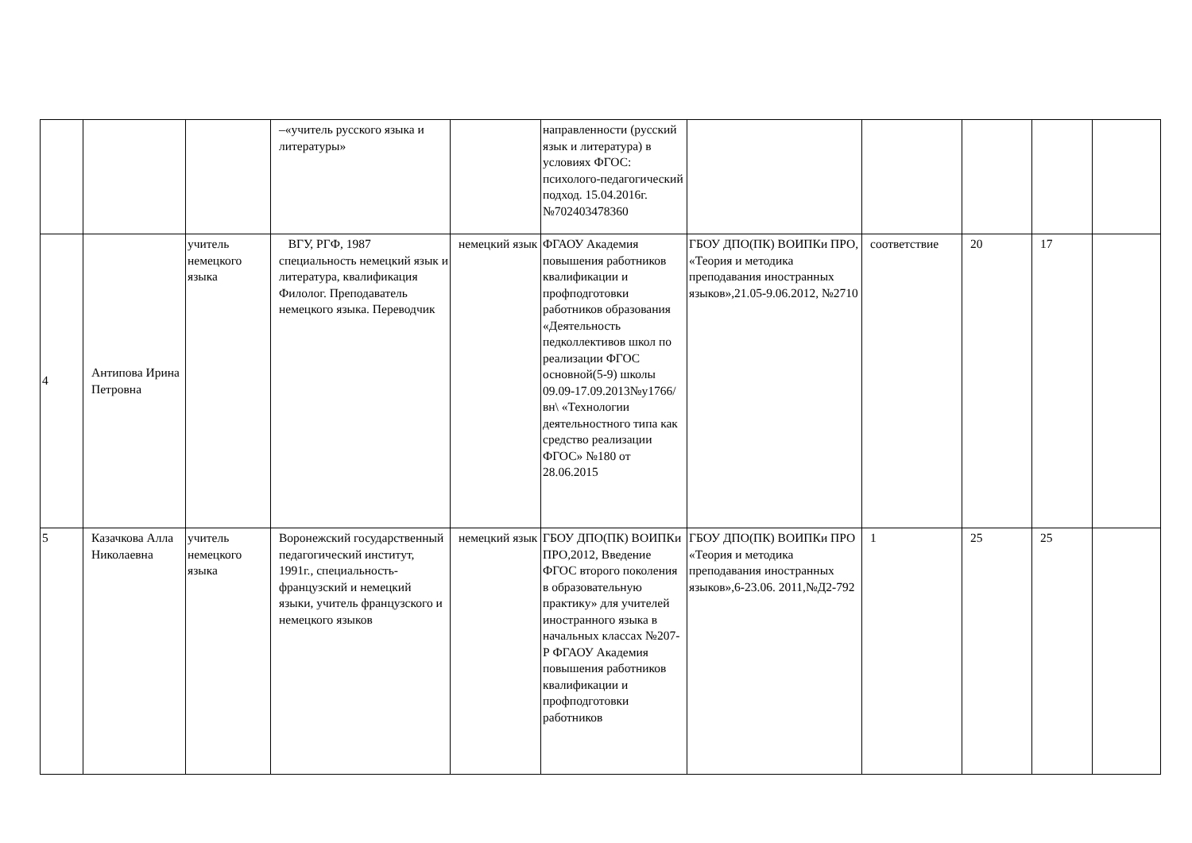| | | | –«учитель русского языка и литературы» | | направленности (русский язык и литература) в условиях ФГОС: психолого-педагогический подход. 15.04.2016г. №702403478360 | | | | | |
| 4 | Антипова Ирина Петровна | учитель немецкого языка | ВГУ, РГФ, 1987 специальность немецкий язык и литература, квалификация Филолог. Преподаватель немецкого языка. Переводчик | немецкий язык | ФГАОУ Академия повышения работников квалификации и профподготовки работников образования «Деятельность педколлективов школ по реализации ФГОС основной(5-9) школы 09.09-17.09.2013№у1766/вн\ «Технологии деятельностного типа как средство реализации ФГОС» №180 от 28.06.2015 | ГБОУ ДПО(ПК) ВОИПКи ПРО, «Теория и методика преподавания иностранных языков»,21.05-9.06.2012, №2710 | соответствие | 20 | 17 | |
| 5 | Казачкова Алла Николаевна | учитель немецкого языка | Воронежский государственный педагогический институт, 1991г., специальность-французский и немецкий языки, учитель французского и немецкого языков | немецкий язык | ГБОУ ДПО(ПК) ВОИПКи ПРО,2012, Введение ФГОС второго поколения в образовательную практику» для учителей иностранного языка в начальных классах №207-Р ФГАОУ Академия повышения работников квалификации и профподготовки работников | ГБОУ ДПО(ПК) ВОИПКи ПРО «Теория и методика преподавания иностранных языков»,6-23.06. 2011,№Д2-792 | 1 | 25 | 25 | |